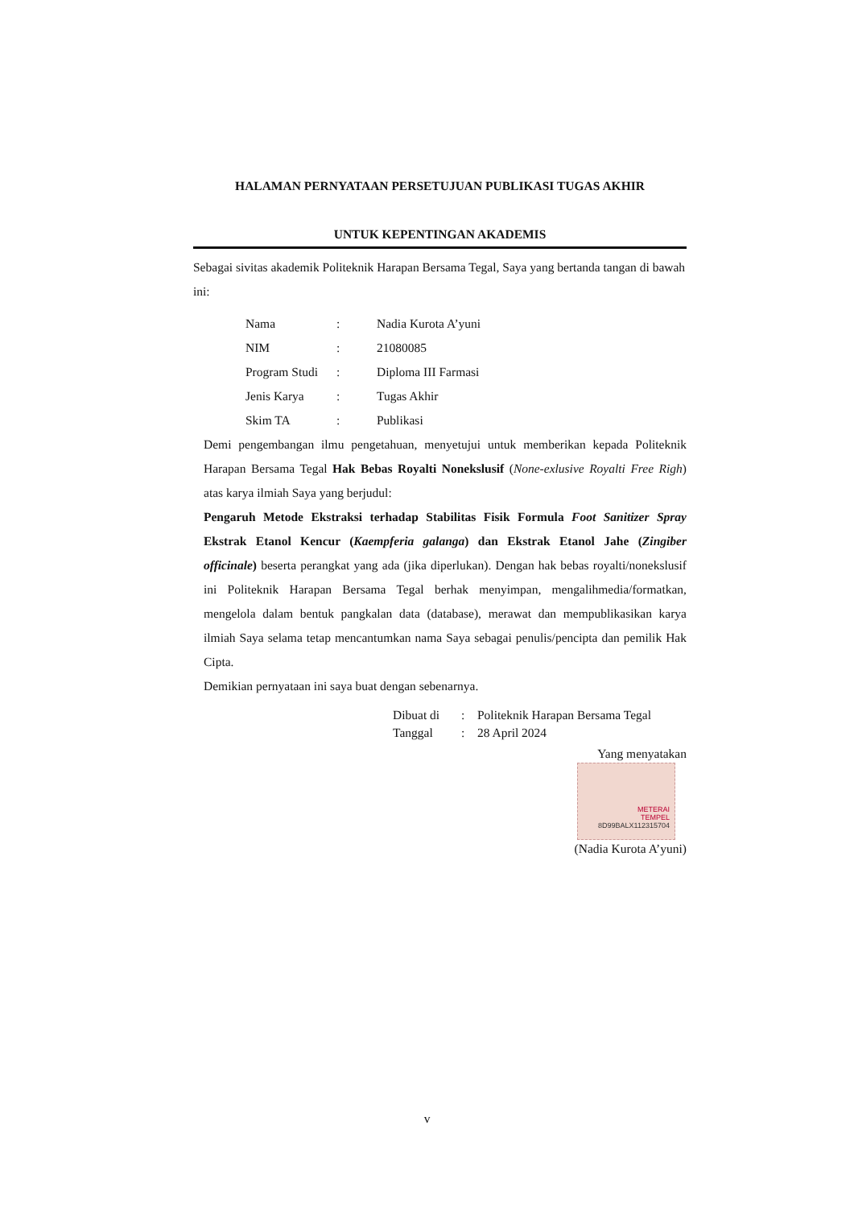HALAMAN PERNYATAAN PERSETUJUAN PUBLIKASI TUGAS AKHIR
UNTUK KEPENTINGAN AKADEMIS
Sebagai sivitas akademik Politeknik Harapan Bersama Tegal, Saya yang bertanda tangan di bawah ini:
| Nama | : | Nadia Kurota A’yuni |
| NIM | : | 21080085 |
| Program Studi | : | Diploma III Farmasi |
| Jenis Karya | : | Tugas Akhir |
| Skim TA | : | Publikasi |
Demi pengembangan ilmu pengetahuan, menyetujui untuk memberikan kepada Politeknik Harapan Bersama Tegal Hak Bebas Royalti Nonekslusif (None-exlusive Royalti Free Righ) atas karya ilmiah Saya yang berjudul:
Pengaruh Metode Ekstraksi terhadap Stabilitas Fisik Formula Foot Sanitizer Spray Ekstrak Etanol Kencur (Kaempferia galanga) dan Ekstrak Etanol Jahe (Zingiber officinale) beserta perangkat yang ada (jika diperlukan). Dengan hak bebas royalti/nonekslusif ini Politeknik Harapan Bersama Tegal berhak menyimpan, mengalihmedia/formatkan, mengelola dalam bentuk pangkalan data (database), merawat dan mempublikasikan karya ilmiah Saya selama tetap mencantumkan nama Saya sebagai penulis/pencipta dan pemilik Hak Cipta.
Demikian pernyataan ini saya buat dengan sebenarnya.
| Dibuat di | : | Politeknik Harapan Bersama Tegal |
| Tanggal | : | 28 April 2024 |
Yang menyatakan
METERAI
TEMPEL
8D99BALX112315704
(Nadia Kurota A’yuni)
v